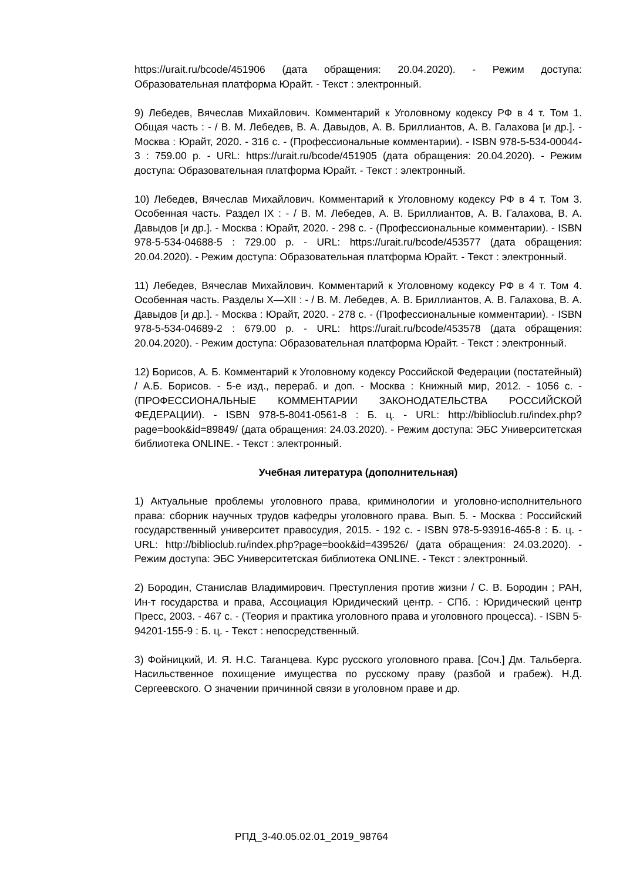https://urait.ru/bcode/451906 (дата обращения: 20.04.2020). - Режим доступа: Образовательная платформа Юрайт. - Текст : электронный.
9) Лебедев, Вячеслав Михайлович. Комментарий к Уголовному кодексу РФ в 4 т. Том 1. Общая часть : - / В. М. Лебедев, В. А. Давыдов, А. В. Бриллиантов, А. В. Галахова [и др.]. - Москва : Юрайт, 2020. - 316 с. - (Профессиональные комментарии). - ISBN 978-5-534-00044-3 : 759.00 р. - URL: https://urait.ru/bcode/451905 (дата обращения: 20.04.2020). - Режим доступа: Образовательная платформа Юрайт. - Текст : электронный.
10) Лебедев, Вячеслав Михайлович. Комментарий к Уголовному кодексу РФ в 4 т. Том 3. Особенная часть. Раздел IX : - / В. М. Лебедев, А. В. Бриллиантов, А. В. Галахова, В. А. Давыдов [и др.]. - Москва : Юрайт, 2020. - 298 с. - (Профессиональные комментарии). - ISBN 978-5-534-04688-5 : 729.00 р. - URL: https://urait.ru/bcode/453577 (дата обращения: 20.04.2020). - Режим доступа: Образовательная платформа Юрайт. - Текст : электронный.
11) Лебедев, Вячеслав Михайлович. Комментарий к Уголовному кодексу РФ в 4 т. Том 4. Особенная часть. Разделы X—XII : - / В. М. Лебедев, А. В. Бриллиантов, А. В. Галахова, В. А. Давыдов [и др.]. - Москва : Юрайт, 2020. - 278 с. - (Профессиональные комментарии). - ISBN 978-5-534-04689-2 : 679.00 р. - URL: https://urait.ru/bcode/453578 (дата обращения: 20.04.2020). - Режим доступа: Образовательная платформа Юрайт. - Текст : электронный.
12) Борисов, А. Б. Комментарий к Уголовному кодексу Российской Федерации (постатейный) / А.Б. Борисов. - 5-е изд., перераб. и доп. - Москва : Книжный мир, 2012. - 1056 с. - (ПРОФЕССИОНАЛЬНЫЕ КОММЕНТАРИИ ЗАКОНОДАТЕЛЬСТВА РОССИЙСКОЙ ФЕДЕРАЦИИ). - ISBN 978-5-8041-0561-8 : Б. ц. - URL: http://biblioclub.ru/index.php?page=book&id=89849/ (дата обращения: 24.03.2020). - Режим доступа: ЭБС Университетская библиотека ONLINE. - Текст : электронный.
Учебная литература (дополнительная)
1) Актуальные проблемы уголовного права, криминологии и уголовно-исполнительного права: сборник научных трудов кафедры уголовного права. Вып. 5. - Москва : Российский государственный университет правосудия, 2015. - 192 с. - ISBN 978-5-93916-465-8 : Б. ц. - URL: http://biblioclub.ru/index.php?page=book&id=439526/ (дата обращения: 24.03.2020). - Режим доступа: ЭБС Университетская библиотека ONLINE. - Текст : электронный.
2) Бородин, Станислав Владимирович. Преступления против жизни / С. В. Бородин ; РАН, Ин-т государства и права, Ассоциация Юридический центр. - СПб. : Юридический центр Пресс, 2003. - 467 с. - (Теория и практика уголовного права и уголовного процесса). - ISBN 5-94201-155-9 : Б. ц. - Текст : непосредственный.
3) Фойницкий, И. Я. Н.С. Таганцева. Курс русского уголовного права. [Соч.] Дм. Тальберга. Насильственное похищение имущества по русскому праву (разбой и грабеж). Н.Д. Сергеевского. О значении причинной связи в уголовном праве и др.
РПД_3-40.05.02.01_2019_98764